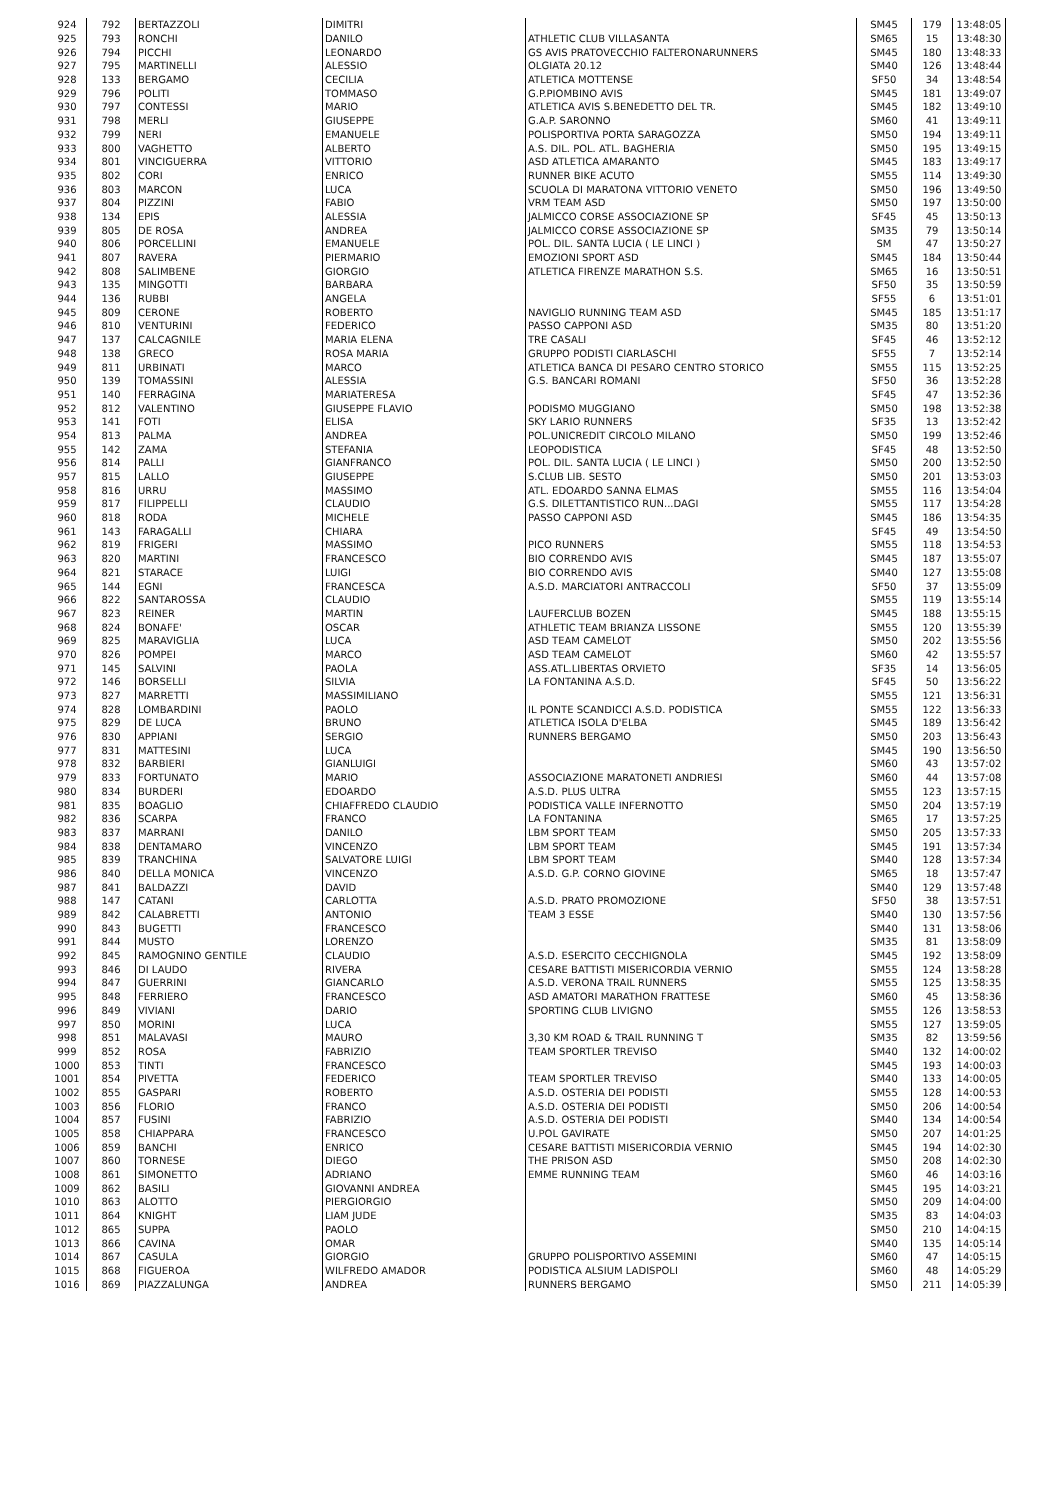| 924 | 792 | BERTAZZOLI | DIMITRI | | SM45 | 179 | 13:48:05 |
| 925 | 793 | RONCHI | DANILO | ATHLETIC CLUB VILLASANTA | SM65 | 15 | 13:48:30 |
| 926 | 794 | PICCHI | LEONARDO | GS AVIS PRATOVECCHIO FALTERONARUNNERS | SM45 | 180 | 13:48:33 |
| 927 | 795 | MARTINELLI | ALESSIO | OLGIATA 20.12 | SM40 | 126 | 13:48:44 |
| 928 | 133 | BERGAMO | CECILIA | ATLETICA MOTTENSE | SF50 | 34 | 13:48:54 |
| 929 | 796 | POLITI | TOMMASO | G.P.PIOMBINO AVIS | SM45 | 181 | 13:49:07 |
| 930 | 797 | CONTESSI | MARIO | ATLETICA AVIS S.BENEDETTO DEL TR. | SM45 | 182 | 13:49:10 |
| 931 | 798 | MERLI | GIUSEPPE | G.A.P. SARONNO | SM60 | 41 | 13:49:11 |
| 932 | 799 | NERI | EMANUELE | POLISPORTIVA PORTA SARAGOZZA | SM50 | 194 | 13:49:11 |
| 933 | 800 | VAGHETTO | ALBERTO | A.S. DIL. POL. ATL. BAGHERIA | SM50 | 195 | 13:49:15 |
| 934 | 801 | VINCIGUERRA | VITTORIO | ASD ATLETICA AMARANTO | SM45 | 183 | 13:49:17 |
| 935 | 802 | CORI | ENRICO | RUNNER BIKE ACUTO | SM55 | 114 | 13:49:30 |
| 936 | 803 | MARCON | LUCA | SCUOLA DI MARATONA VITTORIO VENETO | SM50 | 196 | 13:49:50 |
| 937 | 804 | PIZZINI | FABIO | VRM TEAM ASD | SM50 | 197 | 13:50:00 |
| 938 | 134 | EPIS | ALESSIA | JALMICCO CORSE ASSOCIAZIONE SP | SF45 | 45 | 13:50:13 |
| 939 | 805 | DE ROSA | ANDREA | JALMICCO CORSE ASSOCIAZIONE SP | SM35 | 79 | 13:50:14 |
| 940 | 806 | PORCELLINI | EMANUELE | POL. DIL. SANTA LUCIA ( LE LINCI ) | SM | 47 | 13:50:27 |
| 941 | 807 | RAVERA | PIERMARIO | EMOZIONI SPORT ASD | SM45 | 184 | 13:50:44 |
| 942 | 808 | SALIMBENE | GIORGIO | ATLETICA FIRENZE MARATHON S.S. | SM65 | 16 | 13:50:51 |
| 943 | 135 | MINGOTTI | BARBARA | | SF50 | 35 | 13:50:59 |
| 944 | 136 | RUBBI | ANGELA | | SF55 | 6 | 13:51:01 |
| 945 | 809 | CERONE | ROBERTO | NAVIGLIO RUNNING TEAM ASD | SM45 | 185 | 13:51:17 |
| 946 | 810 | VENTURINI | FEDERICO | PASSO CAPPONI ASD | SM35 | 80 | 13:51:20 |
| 947 | 137 | CALCAGNILE | MARIA ELENA | TRE CASALI | SF45 | 46 | 13:52:12 |
| 948 | 138 | GRECO | ROSA MARIA | GRUPPO PODISTI CIARLASCHI | SF55 | 7 | 13:52:14 |
| 949 | 811 | URBINATI | MARCO | ATLETICA BANCA DI PESARO CENTRO STORICO | SM55 | 115 | 13:52:25 |
| 950 | 139 | TOMASSINI | ALESSIA | G.S. BANCARI ROMANI | SF50 | 36 | 13:52:28 |
| 951 | 140 | FERRAGINA | MARIATERESA | | SF45 | 47 | 13:52:36 |
| 952 | 812 | VALENTINO | GIUSEPPE FLAVIO | PODISMO MUGGIANO | SM50 | 198 | 13:52:38 |
| 953 | 141 | FOTI | ELISA | SKY LARIO RUNNERS | SF35 | 13 | 13:52:42 |
| 954 | 813 | PALMA | ANDREA | POL.UNICREDIT CIRCOLO MILANO | SM50 | 199 | 13:52:46 |
| 955 | 142 | ZAMA | STEFANIA | LEOPODISTICA | SF45 | 48 | 13:52:50 |
| 956 | 814 | PALLI | GIANFRANCO | POL. DIL. SANTA LUCIA ( LE LINCI ) | SM50 | 200 | 13:52:50 |
| 957 | 815 | LALLO | GIUSEPPE | S.CLUB LIB. SESTO | SM50 | 201 | 13:53:03 |
| 958 | 816 | URRU | MASSIMO | ATL. EDOARDO SANNA ELMAS | SM55 | 116 | 13:54:04 |
| 959 | 817 | FILIPPELLI | CLAUDIO | G.S. DILETTANTISTICO RUN...DAGI | SM55 | 117 | 13:54:28 |
| 960 | 818 | RODA | MICHELE | PASSO CAPPONI ASD | SM45 | 186 | 13:54:35 |
| 961 | 143 | FARAGALLI | CHIARA | | SF45 | 49 | 13:54:50 |
| 962 | 819 | FRIGERI | MASSIMO | PICO RUNNERS | SM55 | 118 | 13:54:53 |
| 963 | 820 | MARTINI | FRANCESCO | BIO CORRENDO AVIS | SM45 | 187 | 13:55:07 |
| 964 | 821 | STARACE | LUIGI | BIO CORRENDO AVIS | SM40 | 127 | 13:55:08 |
| 965 | 144 | EGNI | FRANCESCA | A.S.D. MARCIATORI ANTRACCOLI | SF50 | 37 | 13:55:09 |
| 966 | 822 | SANTAROSSA | CLAUDIO | | SM55 | 119 | 13:55:14 |
| 967 | 823 | REINER | MARTIN | LAUFERCLUB BOZEN | SM45 | 188 | 13:55:15 |
| 968 | 824 | BONAFE' | OSCAR | ATHLETIC TEAM BRIANZA LISSONE | SM55 | 120 | 13:55:39 |
| 969 | 825 | MARAVIGLIA | LUCA | ASD TEAM CAMELOT | SM50 | 202 | 13:55:56 |
| 970 | 826 | POMPEI | MARCO | ASD TEAM CAMELOT | SM60 | 42 | 13:55:57 |
| 971 | 145 | SALVINI | PAOLA | ASS.ATL.LIBERTAS ORVIETO | SF35 | 14 | 13:56:05 |
| 972 | 146 | BORSELLI | SILVIA | LA FONTANINA A.S.D. | SF45 | 50 | 13:56:22 |
| 973 | 827 | MARRETTI | MASSIMILIANO | | SM55 | 121 | 13:56:31 |
| 974 | 828 | LOMBARDINI | PAOLO | IL PONTE SCANDICCI A.S.D. PODISTICA | SM55 | 122 | 13:56:33 |
| 975 | 829 | DE LUCA | BRUNO | ATLETICA ISOLA D'ELBA | SM45 | 189 | 13:56:42 |
| 976 | 830 | APPIANI | SERGIO | RUNNERS BERGAMO | SM50 | 203 | 13:56:43 |
| 977 | 831 | MATTESINI | LUCA | | SM45 | 190 | 13:56:50 |
| 978 | 832 | BARBIERI | GIANLUIGI | | SM60 | 43 | 13:57:02 |
| 979 | 833 | FORTUNATO | MARIO | ASSOCIAZIONE MARATONETI ANDRIESI | SM60 | 44 | 13:57:08 |
| 980 | 834 | BURDERI | EDOARDO | A.S.D. PLUS ULTRA | SM55 | 123 | 13:57:15 |
| 981 | 835 | BOAGLIO | CHIAFFREDO CLAUDIO | PODISTICA VALLE INFERNOTTO | SM50 | 204 | 13:57:19 |
| 982 | 836 | SCARPA | FRANCO | LA FONTANINA | SM65 | 17 | 13:57:25 |
| 983 | 837 | MARRANI | DANILO | LBM SPORT TEAM | SM50 | 205 | 13:57:33 |
| 984 | 838 | DENTAMARO | VINCENZO | LBM SPORT TEAM | SM45 | 191 | 13:57:34 |
| 985 | 839 | TRANCHINA | SALVATORE LUIGI | LBM SPORT TEAM | SM40 | 128 | 13:57:34 |
| 986 | 840 | DELLA MONICA | VINCENZO | A.S.D. G.P. CORNO GIOVINE | SM65 | 18 | 13:57:47 |
| 987 | 841 | BALDAZZI | DAVID | | SM40 | 129 | 13:57:48 |
| 988 | 147 | CATANI | CARLOTTA | A.S.D. PRATO PROMOZIONE | SF50 | 38 | 13:57:51 |
| 989 | 842 | CALABRETTI | ANTONIO | TEAM 3 ESSE | SM40 | 130 | 13:57:56 |
| 990 | 843 | BUGETTI | FRANCESCO | | SM40 | 131 | 13:58:06 |
| 991 | 844 | MUSTO | LORENZO | | SM35 | 81 | 13:58:09 |
| 992 | 845 | RAMOGNINO GENTILE | CLAUDIO | A.S.D. ESERCITO CECCHIGNOLA | SM45 | 192 | 13:58:09 |
| 993 | 846 | DI LAUDO | RIVERA | CESARE BATTISTI MISERICORDIA VERNIO | SM55 | 124 | 13:58:28 |
| 994 | 847 | GUERRINI | GIANCARLO | A.S.D. VERONA TRAIL RUNNERS | SM55 | 125 | 13:58:35 |
| 995 | 848 | FERRIERO | FRANCESCO | ASD AMATORI MARATHON FRATTESE | SM60 | 45 | 13:58:36 |
| 996 | 849 | VIVIANI | DARIO | SPORTING CLUB LIVIGNO | SM55 | 126 | 13:58:53 |
| 997 | 850 | MORINI | LUCA | | SM55 | 127 | 13:59:05 |
| 998 | 851 | MALAVASI | MAURO | 3,30 KM ROAD & TRAIL RUNNING T | SM35 | 82 | 13:59:56 |
| 999 | 852 | ROSA | FABRIZIO | TEAM SPORTLER TREVISO | SM40 | 132 | 14:00:02 |
| 1000 | 853 | TINTI | FRANCESCO | | SM45 | 193 | 14:00:03 |
| 1001 | 854 | PIVETTA | FEDERICO | TEAM SPORTLER TREVISO | SM40 | 133 | 14:00:05 |
| 1002 | 855 | GASPARI | ROBERTO | A.S.D. OSTERIA DEI PODISTI | SM55 | 128 | 14:00:53 |
| 1003 | 856 | FLORIO | FRANCO | A.S.D. OSTERIA DEI PODISTI | SM50 | 206 | 14:00:54 |
| 1004 | 857 | FUSINI | FABRIZIO | A.S.D. OSTERIA DEI PODISTI | SM40 | 134 | 14:00:54 |
| 1005 | 858 | CHIAPPARA | FRANCESCO | U.POL GAVIRATE | SM50 | 207 | 14:01:25 |
| 1006 | 859 | BANCHI | ENRICO | CESARE BATTISTI MISERICORDIA VERNIO | SM45 | 194 | 14:02:30 |
| 1007 | 860 | TORNESE | DIEGO | THE PRISON ASD | SM50 | 208 | 14:02:30 |
| 1008 | 861 | SIMONETTO | ADRIANO | EMME RUNNING TEAM | SM60 | 46 | 14:03:16 |
| 1009 | 862 | BASILI | GIOVANNI ANDREA | | SM45 | 195 | 14:03:21 |
| 1010 | 863 | ALOTTO | PIERGIORGIO | | SM50 | 209 | 14:04:00 |
| 1011 | 864 | KNIGHT | LIAM JUDE | | SM35 | 83 | 14:04:03 |
| 1012 | 865 | SUPPA | PAOLO | | SM50 | 210 | 14:04:15 |
| 1013 | 866 | CAVINA | OMAR | | SM40 | 135 | 14:05:14 |
| 1014 | 867 | CASULA | GIORGIO | GRUPPO POLISPORTIVO ASSEMINI | SM60 | 47 | 14:05:15 |
| 1015 | 868 | FIGUEROA | WILFREDO AMADOR | PODISTICA ALSIUM LADISPOLI | SM60 | 48 | 14:05:29 |
| 1016 | 869 | PIAZZALUNGA | ANDREA | RUNNERS BERGAMO | SM50 | 211 | 14:05:39 |